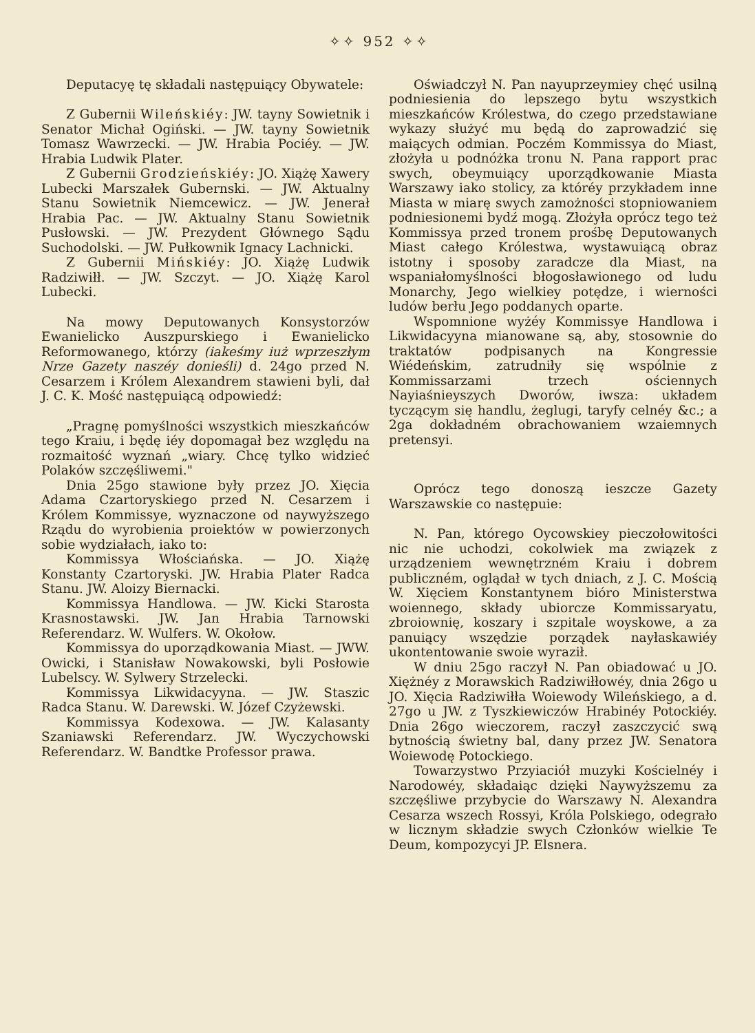✧✧ 952 ✧✧
Deputacyę tę składali następuiący Obywatele:
Z Gubernii Wileńskiéy: JW. tayny Sowietnik i Senator Michał Ogiński. — JW. tayny Sowietnik Tomasz Wawrzecki. — JW. Hrabia Pociéy. — JW. Hrabia Ludwik Plater.
Z Gubernii Grodzieńskiéy: JO. Xiążę Xawery Lubecki Marszałek Gubernski. — JW. Aktualny Stanu Sowietnik Niemcewicz. — JW. Jenerał Hrabia Pac. — JW. Aktualny Stanu Sowietnik Pusłowski. — JW. Prezydent Głównego Sądu Suchodolski. — JW. Pułkownik Ignacy Lachnicki.
Z Gubernii Mińskiéy: JO. Xiążę Ludwik Radziwiłł. — JW. Szczyt. — JO. Xiążę Karol Lubecki.
Na mowy Deputowanych Konsystorzów Ewanielicko Auszpurskiego i Ewanielicko Reformowanego, którzy (iakeśmy iuż wprzeszłym Nrze Gazety naszéy donieśli) d. 24go przed N. Cesarzem i Królem Alexandrem stawieni byli, dał J. C. K. Mość następuiącą odpowiedź:
„Pragnę pomyślności wszystkich mieszkańców tego Kraiu, i będę iéy dopomagał bez względu na rozmaitość wyznań „wiary. Chcę tylko widzieć Polaków szczęśliwemi."
Dnia 25go stawione były przez JO. Xięcia Adama Czartoryskiego przed N. Cesarzem i Królem Kommissye, wyznaczone od naywyższego Rządu do wyrobienia proiektów w powierzonych sobie wydziałach, iako to:
Kommissya Włościańska. — JO. Xiążę Konstanty Czartoryski. JW. Hrabia Plater Radca Stanu. JW. Aloizy Biernacki.
Kommissya Handlowa. — JW. Kicki Starosta Krasnostawski. JW. Jan Hrabia Tarnowski Referendarz. W. Wulfers. W. Okołow.
Kommissya do uporządkowania Miast. — JWW. Owicki, i Stanisław Nowakowski, byli Posłowie Lubelscy. W. Sylwery Strzelecki.
Kommissya Likwidacyyna. — JW. Staszic Radca Stanu. W. Darewski. W. Józef Czyżewski.
Kommissya Kodexowa. — JW. Kalasanty Szaniawski Referendarz. JW. Wyczychowski Referendarz. W. Bandtke Professor prawa.
Oświadczył N. Pan nayuprzeymiey chęć usilną podniesienia do lepszego bytu wszystkich mieszkańców Królestwa, do czego przedstawiane wykazy służyć mu będą do zaprowadzić się maiących odmian. Poczém Kommissya do Miast, złożyła u podnóżka tronu N. Pana rapport prac swych, obeymuiący uporządkowanie Miasta Warszawy iako stolicy, za któréy przykładem inne Miasta w miarę swych zamożności stopniowaniem podniesionemi bydź mogą. Złożyła oprócz tego też Kommissya przed tronem prośbę Deputowanych Miast całego Królestwa, wystawuiącą obraz istotny i sposoby zaradcze dla Miast, na wspaniałomyślności błogosławionego od ludu Monarchy, Jego wielkiey potędze, i wierności ludów berłu Jego poddanych oparte.
Wspomnione wyżéy Kommissye Handlowa i Likwidacyyna mianowane są, aby, stosownie do traktatów podpisanych na Kongressie Wiédeńskim, zatrudniły się wspólnie z Kommissarzami trzech ościennych Nayiaśnieyszych Dworów, iwsza: układem tyczącym się handlu, żeglugi, taryfy celnéy &c.; a 2ga dokładném obrachowaniem wzaiemnych pretensyi.
Oprócz tego donoszą ieszcze Gazety Warszawskie co następuie:
N. Pan, którego Oycowskiey pieczołowitości nic nie uchodzi, cokolwiek ma związek z urządzeniem wewnętrzném Kraiu i dobrem publiczném, oglądał w tych dniach, z J. C. Mością W. Xięciem Konstantynem bióro Ministerstwa woiennego, składy ubiorcze Kommissaryatu, zbroiownię, koszary i szpitale woyskowe, a za panuiący wszędzie porządek nayłaskawiéy ukontentowanie swoie wyraził.
W dniu 25go raczył N. Pan obiadować u JO. Xiężnéy z Morawskich Radziwiłłowéy, dnia 26go u JO. Xięcia Radziwiłła Woiewody Wileńskiego, a d. 27go u JW. z Tyszkiewiczów Hrabinéy Potockiéy. Dnia 26go wieczorem, raczył zaszczycić swą bytnością świetny bal, dany przez JW. Senatora Woiewodę Potockiego.
Towarzystwo Przyiaciół muzyki Kościelnéy i Narodowéy, składaiąc dzięki Naywyższemu za szczęśliwe przybycie do Warszawy N. Alexandra Cesarza wszech Rossyi, Króla Polskiego, odegrało w licznym składzie swych Członków wielkie Te Deum, kompozycyi JP. Elsnera.